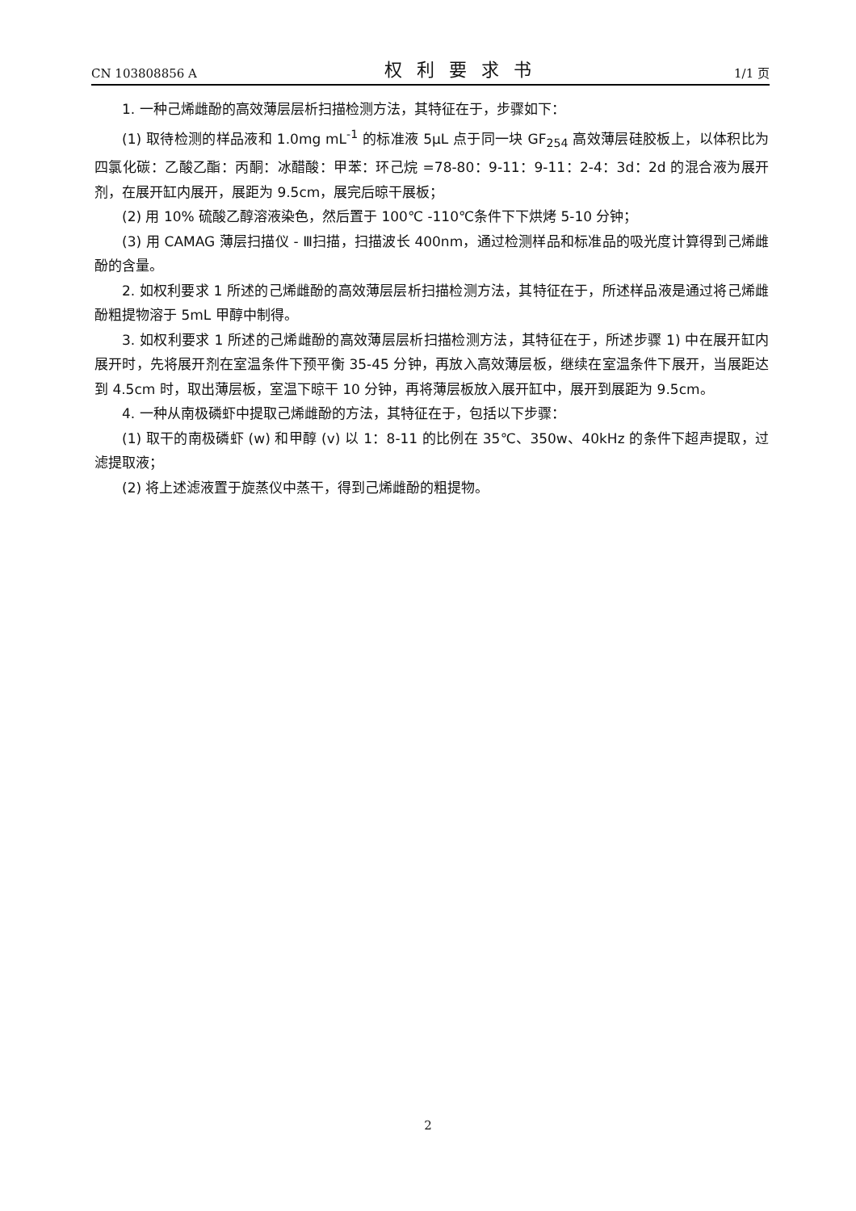CN 103808856 A 权利要求书 1/1 页
1. 一种己烯雌酚的高效薄层层析扫描检测方法，其特征在于，步骤如下：
(1) 取待检测的样品液和 1.0mg mL<sup>-1</sup> 的标准液 5μL 点于同一块 GF<sub>254</sub> 高效薄层硅胶板上，以体积比为四氯化碳：乙酸乙酯：丙酮：冰醋酸：甲苯：环己烷 =78-80：9-11：9-11：2-4：3d：2d 的混合液为展开剂，在展开缸内展开，展距为 9.5cm，展完后晾干展板；
(2) 用 10% 硫酸乙醇溶液染色，然后置于 100℃ -110℃条件下下烘烤 5-10 分钟；
(3) 用 CAMAG 薄层扫描仪 - Ⅲ扫描，扫描波长 400nm，通过检测样品和标准品的吸光度计算得到己烯雌酚的含量。
2. 如权利要求 1 所述的己烯雌酚的高效薄层层析扫描检测方法，其特征在于，所述样品液是通过将己烯雌酚粗提物溶于 5mL 甲醇中制得。
3. 如权利要求 1 所述的己烯雌酚的高效薄层层析扫描检测方法，其特征在于，所述步骤 1) 中在展开缸内展开时，先将展开剂在室温条件下预平衡 35-45 分钟，再放入高效薄层板，继续在室温条件下展开，当展距达到 4.5cm 时，取出薄层板，室温下晾干 10 分钟，再将薄层板放入展开缸中，展开到展距为 9.5cm。
4. 一种从南极磷虾中提取己烯雌酚的方法，其特征在于，包括以下步骤：
(1) 取干的南极磷虾 (w) 和甲醇 (v) 以 1：8-11 的比例在 35℃、350w、40kHz 的条件下超声提取，过滤提取液；
(2) 将上述滤液置于旋蒸仪中蒸干，得到己烯雌酚的粗提物。
2